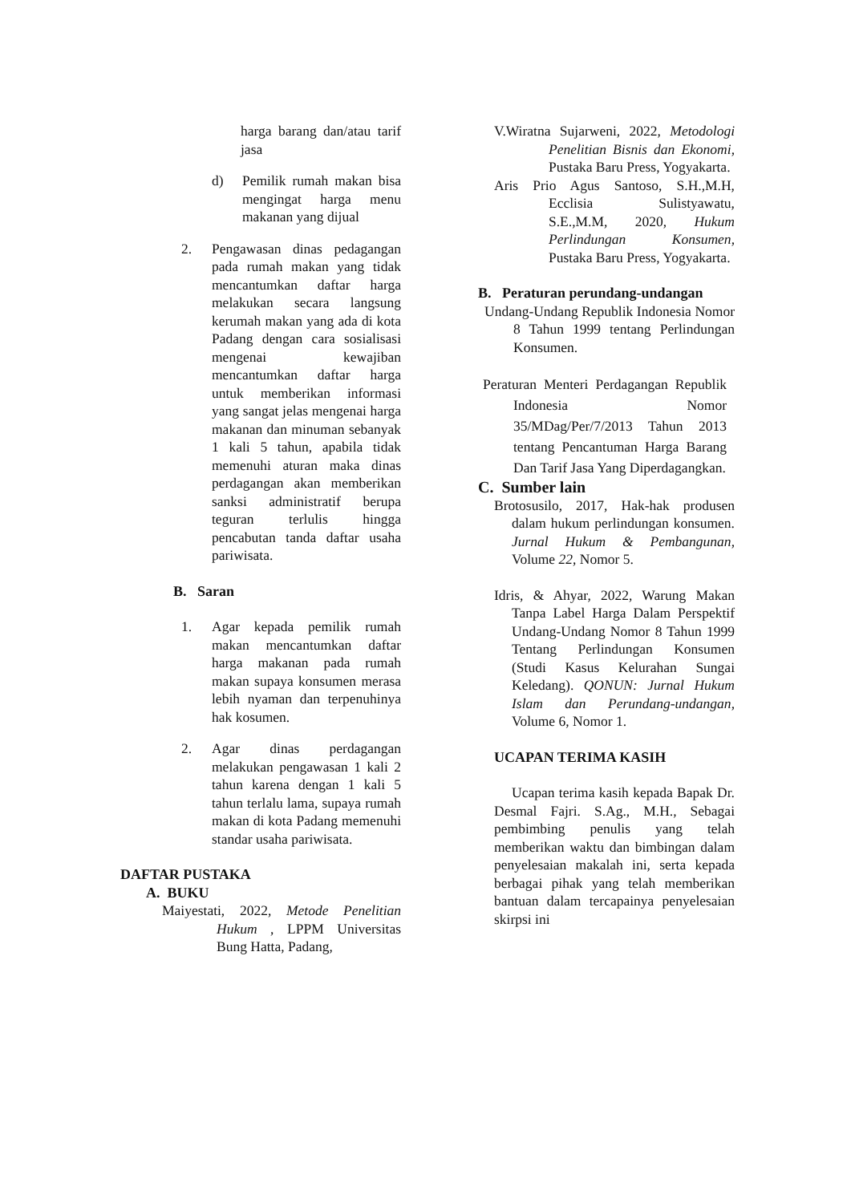harga barang dan/atau tarif jasa
d) Pemilik rumah makan bisa mengingat harga menu makanan yang dijual
2. Pengawasan dinas pedagangan pada rumah makan yang tidak mencantumkan daftar harga melakukan secara langsung kerumah makan yang ada di kota Padang dengan cara sosialisasi mengenai kewajiban mencantumkan daftar harga untuk memberikan informasi yang sangat jelas mengenai harga makanan dan minuman sebanyak 1 kali 5 tahun, apabila tidak memenuhi aturan maka dinas perdagangan akan memberikan sanksi administratif berupa teguran terlulis hingga pencabutan tanda daftar usaha pariwisata.
B. Saran
1. Agar kepada pemilik rumah makan mencantumkan daftar harga makanan pada rumah makan supaya konsumen merasa lebih nyaman dan terpenuhinya hak kosumen.
2. Agar dinas perdagangan melakukan pengawasan 1 kali 2 tahun karena dengan 1 kali 5 tahun terlalu lama, supaya rumah makan di kota Padang memenuhi standar usaha pariwisata.
DAFTAR PUSTAKA
A. BUKU
Maiyestati, 2022, Metode Penelitian Hukum , LPPM Universitas Bung Hatta, Padang,
V.Wiratna Sujarweni, 2022, Metodologi Penelitian Bisnis dan Ekonomi, Pustaka Baru Press, Yogyakarta.
Aris Prio Agus Santoso, S.H.,M.H, Ecclisia Sulistyawatu, S.E.,M.M, 2020, Hukum Perlindungan Konsumen, Pustaka Baru Press, Yogyakarta.
B. Peraturan perundang-undangan
Undang-Undang Republik Indonesia Nomor 8 Tahun 1999 tentang Perlindungan Konsumen.
Peraturan Menteri Perdagangan Republik Indonesia Nomor 35/MDag/Per/7/2013 Tahun 2013 tentang Pencantuman Harga Barang Dan Tarif Jasa Yang Diperdagangkan.
C. Sumber lain
Brotosusilo, 2017, Hak-hak produsen dalam hukum perlindungan konsumen. Jurnal Hukum & Pembangunan, Volume 22, Nomor 5.
Idris, & Ahyar, 2022, Warung Makan Tanpa Label Harga Dalam Perspektif Undang-Undang Nomor 8 Tahun 1999 Tentang Perlindungan Konsumen (Studi Kasus Kelurahan Sungai Keledang). QONUN: Jurnal Hukum Islam dan Perundang-undangan, Volume 6, Nomor 1.
UCAPAN TERIMA KASIH
Ucapan terima kasih kepada Bapak Dr. Desmal Fajri. S.Ag., M.H., Sebagai pembimbing penulis yang telah memberikan waktu dan bimbingan dalam penyelesaian makalah ini, serta kepada berbagai pihak yang telah memberikan bantuan dalam tercapainya penyelesaian skirpsi ini